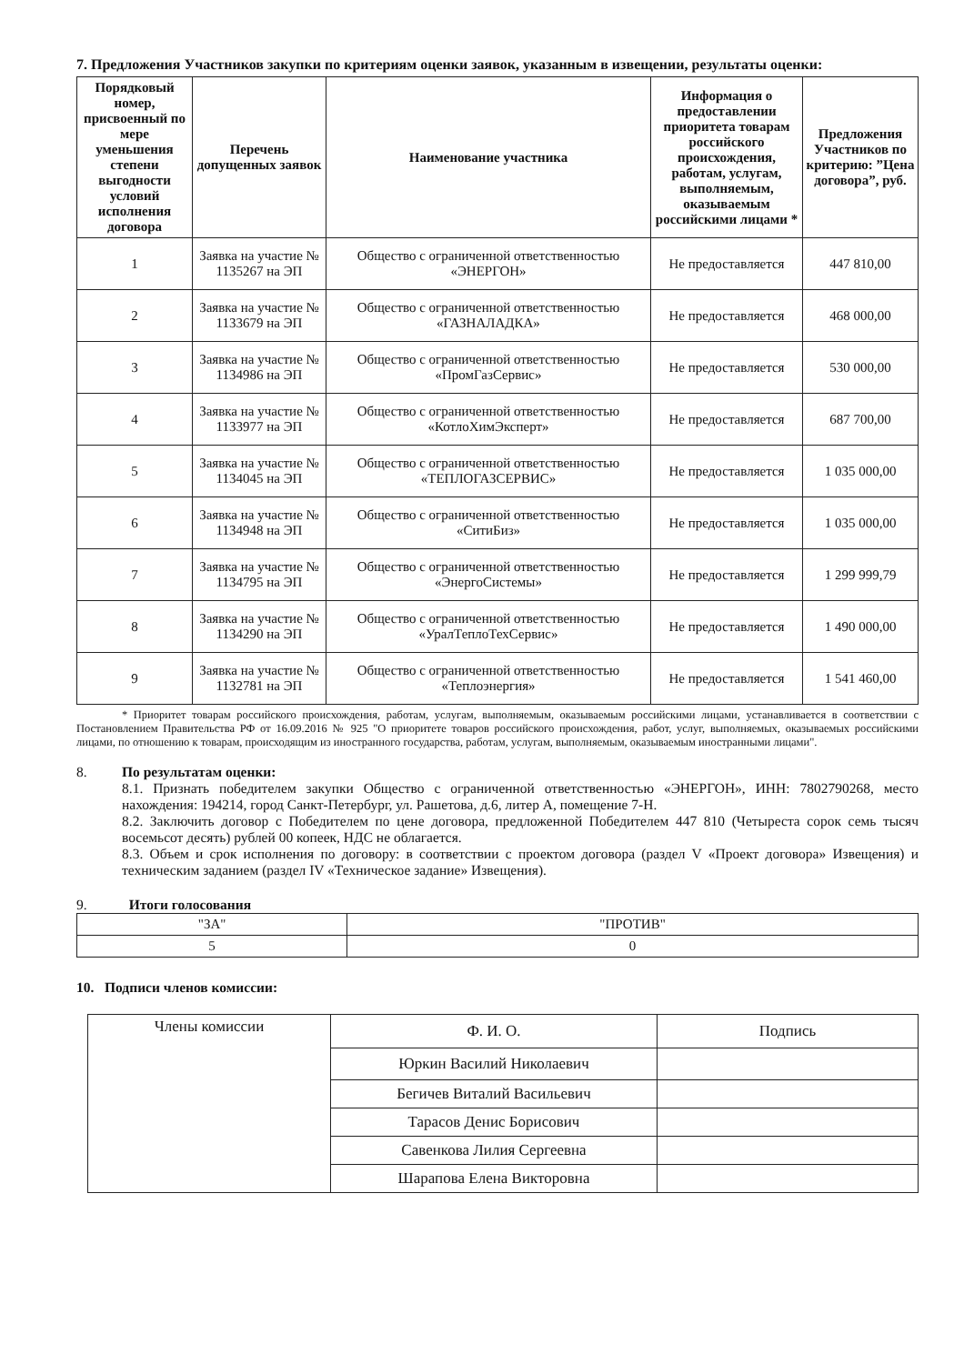7. Предложения Участников закупки по критериям оценки заявок, указанным в извещении, результаты оценки:
| Порядковый номер, присвоенный по мере уменьшения степени выгодности условий исполнения договора | Перечень допущенных заявок | Наименование участника | Информация о предоставлении приоритета товарам российского происхождения, работам, услугам, выполняемым, оказываемым российскими лицами * | Предложения Участников по критерию: ”Цена договора”, руб. |
| --- | --- | --- | --- | --- |
| 1 | Заявка на участие № 1135267 на ЭП | Общество с ограниченной ответственностью «ЭНЕРГОН» | Не предоставляется | 447 810,00 |
| 2 | Заявка на участие № 1133679 на ЭП | Общество с ограниченной ответственностью «ГАЗНАЛАДКА» | Не предоставляется | 468 000,00 |
| 3 | Заявка на участие № 1134986 на ЭП | Общество с ограниченной ответственностью «ПромГазСервис» | Не предоставляется | 530 000,00 |
| 4 | Заявка на участие № 1133977 на ЭП | Общество с ограниченной ответственностью «КотлоХимЭксперт» | Не предоставляется | 687 700,00 |
| 5 | Заявка на участие № 1134045 на ЭП | Общество с ограниченной ответственностью «ТЕПЛОГАЗСЕРВИС» | Не предоставляется | 1 035 000,00 |
| 6 | Заявка на участие № 1134948 на ЭП | Общество с ограниченной ответственностью «СитиБиз» | Не предоставляется | 1 035 000,00 |
| 7 | Заявка на участие № 1134795 на ЭП | Общество с ограниченной ответственностью «ЭнергоСистемы» | Не предоставляется | 1 299 999,79 |
| 8 | Заявка на участие № 1134290 на ЭП | Общество с ограниченной ответственностью «УралТеплоТехСервис» | Не предоставляется | 1 490 000,00 |
| 9 | Заявка на участие № 1132781 на ЭП | Общество с ограниченной ответственностью «Теплоэнергия» | Не предоставляется | 1 541 460,00 |
* Приоритет товарам российского происхождения, работам, услугам, выполняемым, оказываемым российскими лицами, устанавливается в соответствии с Постановлением Правительства РФ от 16.09.2016 № 925 "О приоритете товаров российского происхождения, работ, услуг, выполняемых, оказываемых российскими лицами, по отношению к товарам, происходящим из иностранного государства, работам, услугам, выполняемым, оказываемым иностранными лицами".
8. По результатам оценки:
8.1. Признать победителем закупки Общество с ограниченной ответственностью «ЭНЕРГОН», ИНН: 7802790268, место нахождения: 194214, город Санкт-Петербург, ул. Рашетова, д.6, литер А, помещение 7-Н.
8.2. Заключить договор с Победителем по цене договора, предложенной Победителем 447 810 (Четыреста сорок семь тысяч восемьсот десять) рублей 00 копеек, НДС не облагается.
8.3. Объем и срок исполнения по договору: в соответствии с проектом договора (раздел V «Проект договора» Извещения) и техническим заданием (раздел IV «Техническое задание» Извещения).
9. Итоги голосования
| "ЗА" | "ПРОТИВ" |
| 5 | 0 |
10. Подписи членов комиссии:
| Члены комиссии | Ф. И. О. | Подпись |
| | Юркин Василий Николаевич | |
| | Бегичев Виталий Васильевич | |
| | Тарасов Денис Борисович | |
| | Савенкова Лилия Сергеевна | |
| | Шарапова Елена Викторовна | |